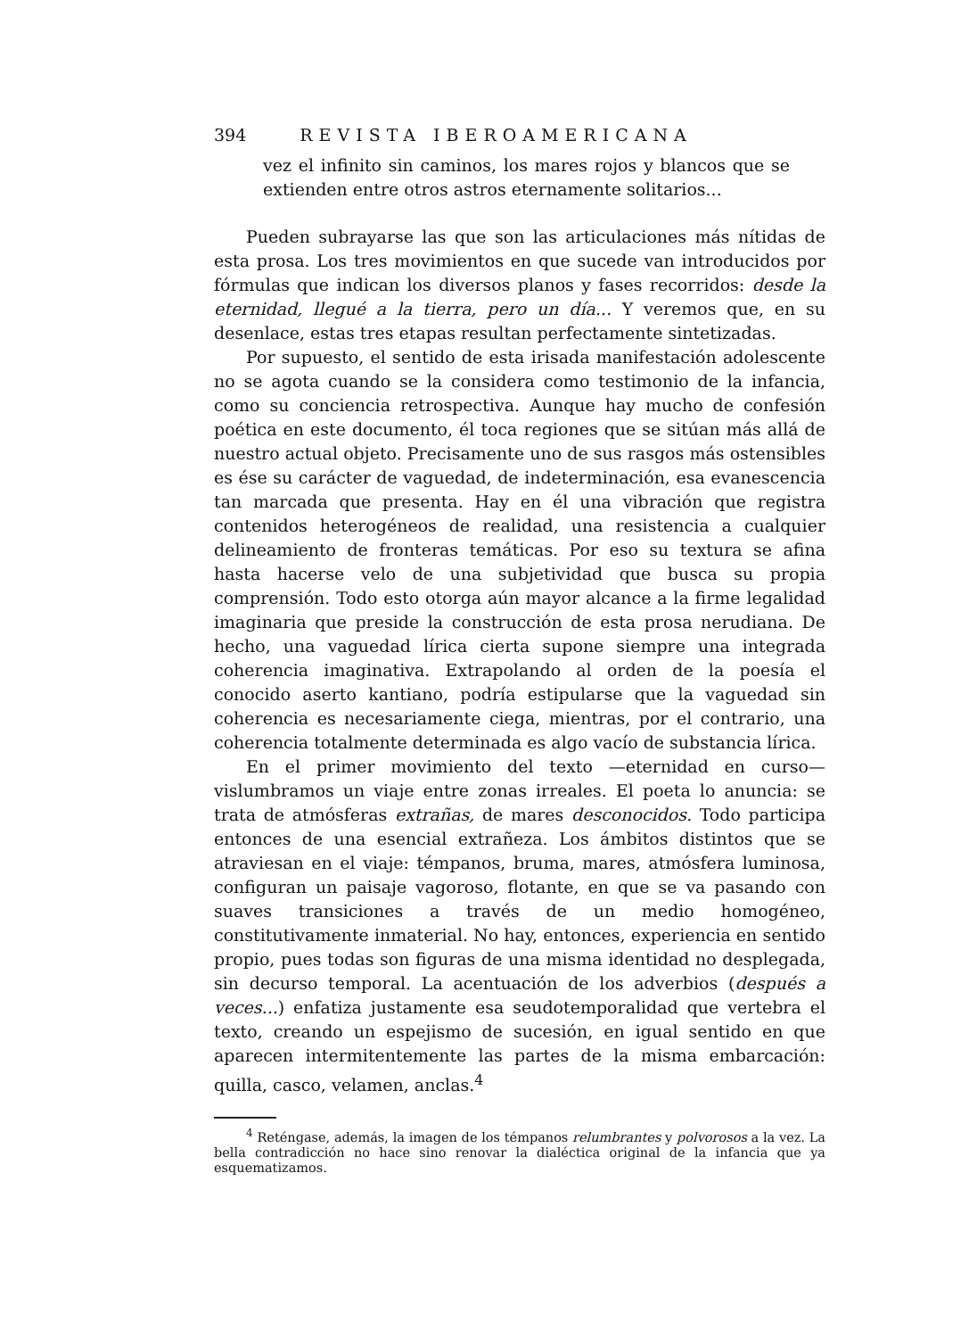394 REVISTA IBEROAMERICANA
vez el infinito sin caminos, los mares rojos y blancos que se extienden entre otros astros eternamente solitarios...
Pueden subrayarse las que son las articulaciones más nítidas de esta prosa. Los tres movimientos en que sucede van introducidos por fórmulas que indican los diversos planos y fases recorridos: desde la eternidad, llegué a la tierra, pero un día... Y veremos que, en su desenlace, estas tres etapas resultan perfectamente sintetizadas.
Por supuesto, el sentido de esta irisada manifestación adolescente no se agota cuando se la considera como testimonio de la infancia, como su conciencia retrospectiva. Aunque hay mucho de confesión poética en este documento, él toca regiones que se sitúan más allá de nuestro actual objeto. Precisamente uno de sus rasgos más ostensibles es ése su carácter de vaguedad, de indeterminación, esa evanescencia tan marcada que presenta. Hay en él una vibración que registra contenidos heterogéneos de realidad, una resistencia a cualquier delineamiento de fronteras temáticas. Por eso su textura se afina hasta hacerse velo de una subjetividad que busca su propia comprensión. Todo esto otorga aún mayor alcance a la firme legalidad imaginaria que preside la construcción de esta prosa nerudiana. De hecho, una vaguedad lírica cierta supone siempre una integrada coherencia imaginativa. Extrapolando al orden de la poesía el conocido aserto kantiano, podría estipularse que la vaguedad sin coherencia es necesariamente ciega, mientras, por el contrario, una coherencia totalmente determinada es algo vacío de substancia lírica.
En el primer movimiento del texto —eternidad en curso— vislumbramos un viaje entre zonas irreales. El poeta lo anuncia: se trata de atmósferas extrañas, de mares desconocidos. Todo participa entonces de una esencial extrañeza. Los ámbitos distintos que se atraviesan en el viaje: témpanos, bruma, mares, atmósfera luminosa, configuran un paisaje vagoroso, flotante, en que se va pasando con suaves transiciones a través de un medio homogéneo, constitutivamente inmaterial. No hay, entonces, experiencia en sentido propio, pues todas son figuras de una misma identidad no desplegada, sin decurso temporal. La acentuación de los adverbios (después a veces...) enfatiza justamente esa seudotemporalidad que vertebra el texto, creando un espejismo de sucesión, en igual sentido en que aparecen intermitentemente las partes de la misma embarcación: quilla, casco, velamen, anclas.<sup>4</sup>
<sup>4</sup> Reténgase, además, la imagen de los témpanos relumbrantes y polvorosos a la vez. La bella contradicción no hace sino renovar la dialéctica original de la infancia que ya esquematizamos.